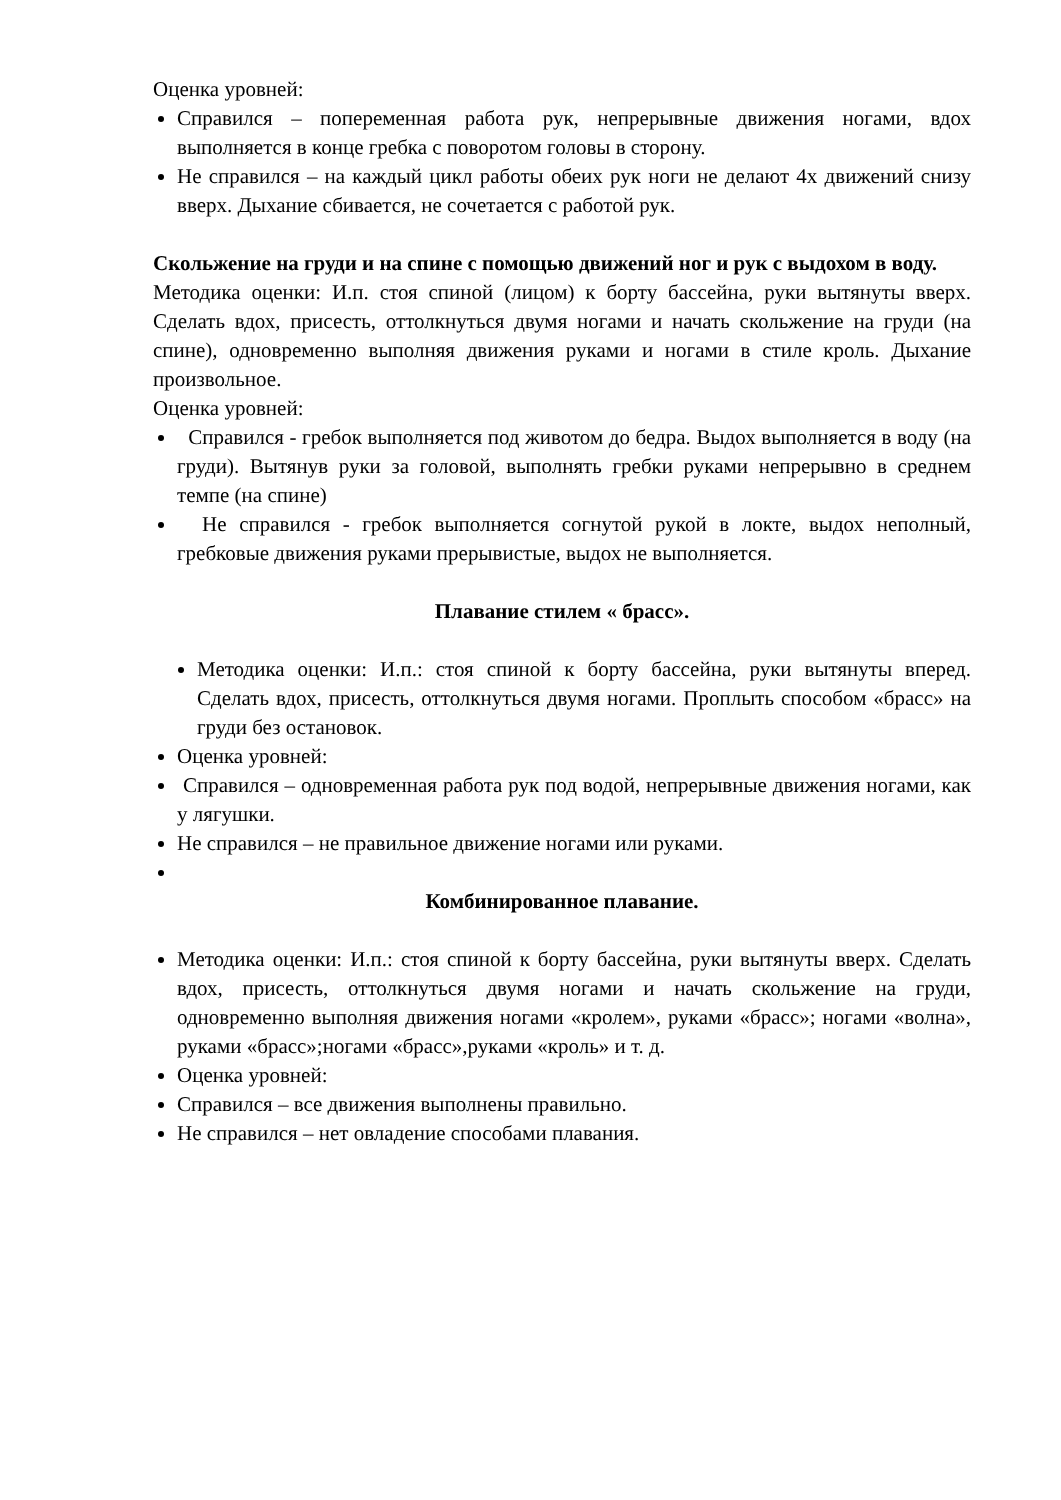Оценка уровней:
Справился – попеременная работа рук, непрерывные движения ногами, вдох выполняется в конце гребка с поворотом головы в сторону.
Не справился – на каждый цикл работы обеих рук ноги не делают 4х движений снизу вверх. Дыхание сбивается, не сочетается с работой рук.
Скольжение на груди и на спине с помощью движений ног и рук с выдохом в воду.
Методика оценки: И.п. стоя спиной (лицом) к борту бассейна, руки вытянуты вверх. Сделать вдох, присесть, оттолкнуться двумя ногами и начать скольжение на груди (на спине), одновременно выполняя движения руками и ногами в стиле кроль. Дыхание произвольное.
Оценка уровней:
Справился - гребок выполняется под животом до бедра. Выдох выполняется в воду (на груди). Вытянув руки за головой, выполнять гребки руками непрерывно в среднем темпе (на спине)
Не справился - гребок выполняется согнутой рукой в локте, выдох неполный, гребковые движения руками прерывистые, выдох не выполняется.
Плавание стилем « брасс».
Методика оценки: И.п.: стоя спиной к борту бассейна, руки вытянуты вперед. Сделать вдох, присесть, оттолкнуться двумя ногами. Проплыть способом «брасс» на груди без остановок.
Оценка уровней:
Справился – одновременная работа рук под водой, непрерывные движения ногами, как у лягушки.
Не справился – не правильное движение ногами или руками.
Комбинированное плавание.
Методика оценки: И.п.: стоя спиной к борту бассейна, руки вытянуты вверх. Сделать вдох, присесть, оттолкнуться двумя ногами и начать скольжение на груди, одновременно выполняя движения ногами «кролем», руками «брасс»; ногами «волна», руками «брасс»;ногами «брасс»,руками «кроль» и т. д.
Оценка уровней:
Справился – все движения выполнены правильно.
Не справился – нет овладение способами плавания.